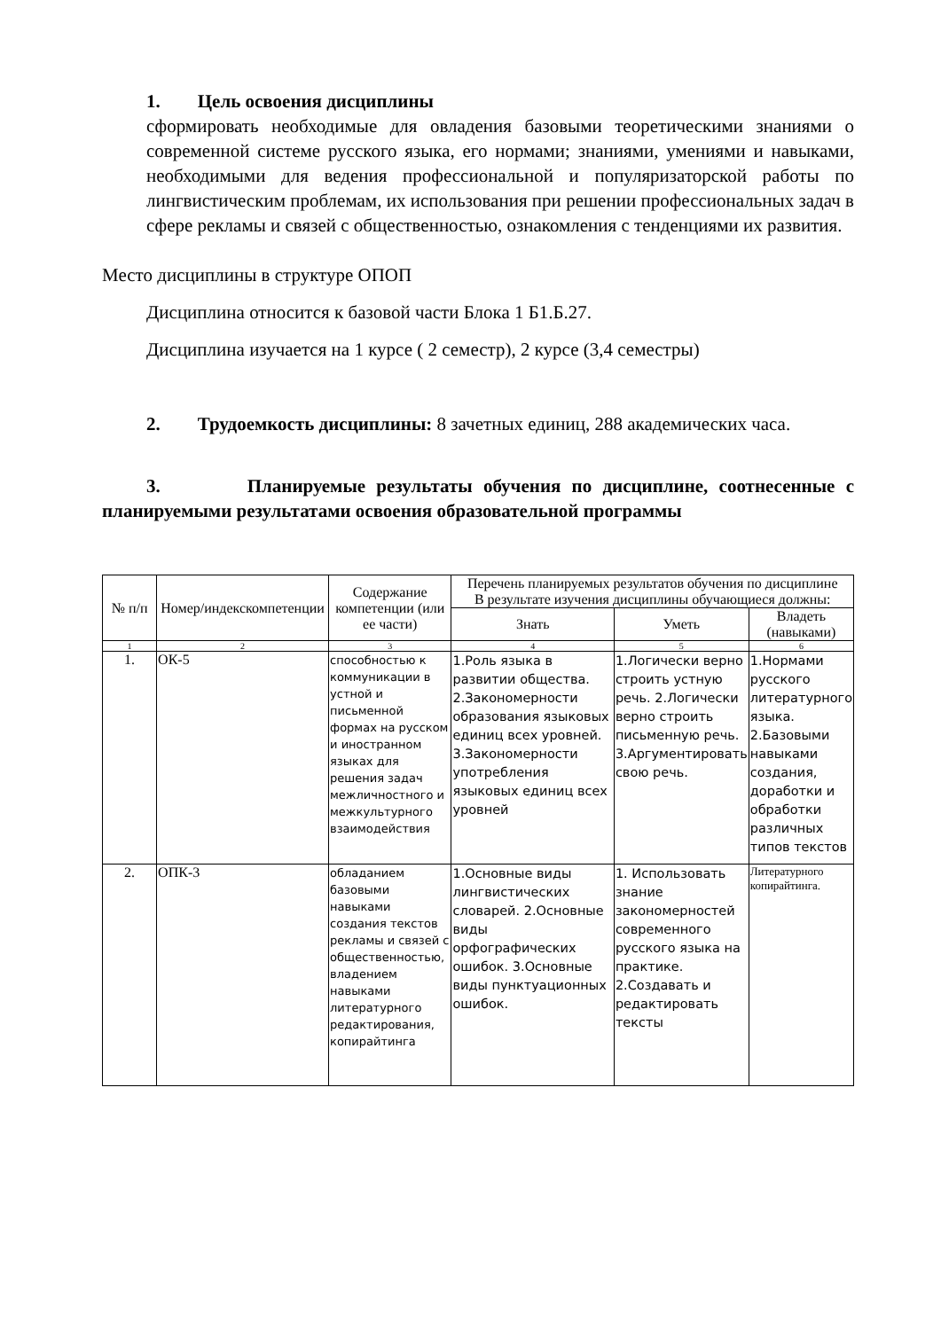1. Цель освоения дисциплины
сформировать необходимые для овладения базовыми теоретическими знаниями о современной системе русского языка, его нормами; знаниями, умениями и навыками, необходимыми для ведения профессиональной и популяризаторской работы по лингвистическим проблемам, их использования при решении профессиональных задач в сфере рекламы и связей с общественностью, ознакомления с тенденциями их развития.
Место дисциплины в структуре ОПОП
Дисциплина относится к базовой части Блока 1 Б1.Б.27.
Дисциплина изучается на 1 курсе ( 2 семестр), 2 курсе (3,4 семестры)
2. Трудоемкость дисциплины: 8 зачетных единиц, 288 академических часа.
3. Планируемые результаты обучения по дисциплине, соотнесенные с планируемыми результатами освоения образовательной программы
| № п/п | Номер/индекскомпетенции | Содержание компетенции (или ее части) | Перечень планируемых результатов обучения по дисциплине В результате изучения дисциплины обучающиеся должны: | | |
| --- | --- | --- | --- | --- | --- |
| | | | Знать | Уметь | Владеть (навыками) |
| 1 | 2 | 3 | 4 | 5 | 6 |
| 1. | ОК-5 | способностью к коммуникации в устной и письменной формах на русском и иностранном языках для решения задач межличностного и межкультурного взаимодействия | 1.Роль языка в развитии общества. 2.Закономерности образования языковых единиц всех уровней. 3.Закономерности употребления языковых единиц всех уровней | 1.Логически верно строить устную речь. 2.Логически верно строить письменную речь. 3.Аргументировать свою речь. | 1.Нормами русского литературного языка. 2.Базовыми навыками создания, доработки и обработки различных типов текстов |
| 2. | ОПК-3 | обладанием базовыми навыками создания текстов рекламы и связей с общественностью, владением навыками литературного редактирования, копирайтинга | 1.Основные виды лингвистических словарей. 2.Основные виды орфографических ошибок. 3.Основные виды пунктуационных ошибок. | 1. Использовать знание закономерностей современного русского языка на практике. 2.Создавать и редактировать тексты | Литературного копирайтинга. |